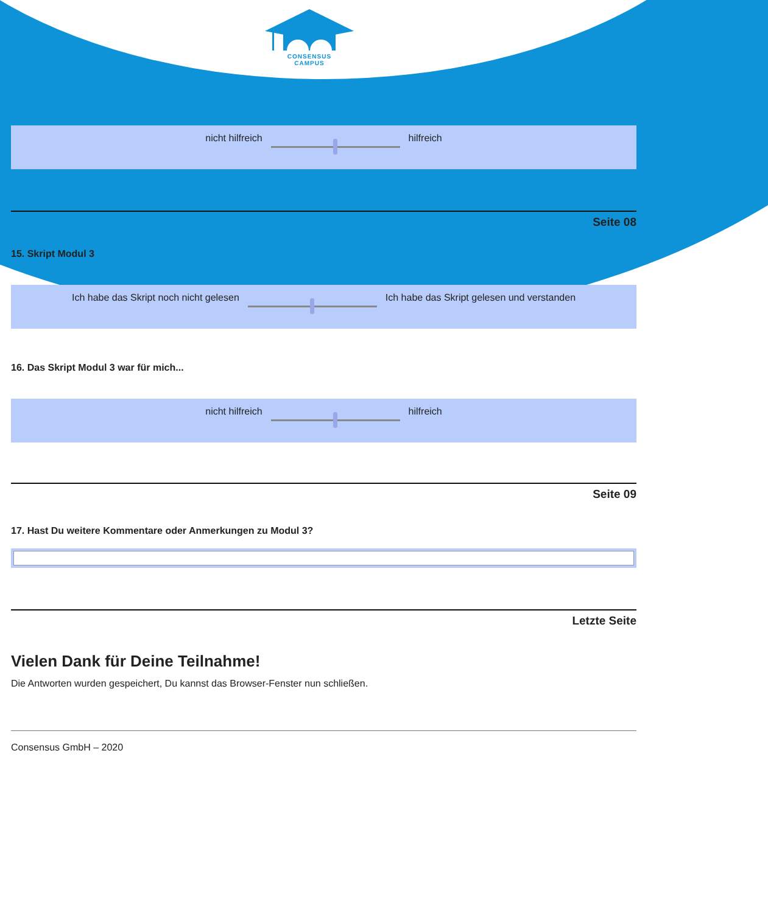CONSENSUS
CAMPUS
nicht hilfreich hilfreich
Seite 08
15. Skript Modul 3
Ich habe das Skript noch nicht gelesen
Ich habe das Skript gelesen und verstanden
16. Das Skript Modul 3 war für mich...
nicht hilfreich hilfreich
Seite 09
17. Hast Du weitere Kommentare oder Anmerkungen zu Modul 3?
Letzte Seite
Vielen Dank für Deine Teilnahme!
Die Antworten wurden gespeichert, Du kannst das Browser-Fenster nun schließen.
Consensus GmbH – 2020